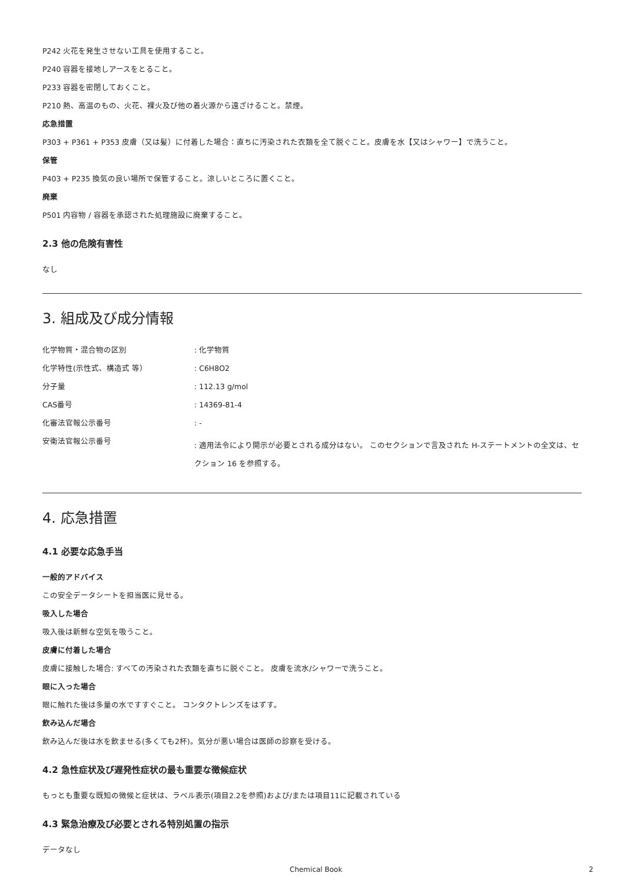P242 火花を発生させない工具を使用すること。
P240 容器を接地しアースをとること。
P233 容器を密閉しておくこと。
P210 熱、高温のもの、火花、裸火及び他の着火源から遠ざけること。禁煙。
応急措置
P303 + P361 + P353 皮膚（又は髪）に付着した場合：直ちに汚染された衣類を全て脱ぐこと。皮膚を水【又はシャワー】で洗うこと。
保管
P403 + P235 換気の良い場所で保管すること。涼しいところに置くこと。
廃棄
P501 内容物 / 容器を承認された処理施設に廃棄すること。
2.3 他の危険有害性
なし
3. 組成及び成分情報
| 化学物質・混合物の区別 | : 化学物質 |
| 化学特性(示性式、構造式 等） | : C6H8O2 |
| 分子量 | : 112.13 g/mol |
| CAS番号 | : 14369-81-4 |
| 化審法官報公示番号 | : - |
| 安衛法官報公示番号 | : 適用法令により開示が必要とされる成分はない。 このセクションで言及された H-ステートメントの全文は、セクション 16 を参照する。 |
4. 応急措置
4.1 必要な応急手当
一般的アドバイス
この安全データシートを担当医に見せる。
吸入した場合
吸入後は新鮮な空気を吸うこと。
皮膚に付着した場合
皮膚に接触した場合: すべての汚染された衣類を直ちに脱ぐこと。 皮膚を流水/シャワーで洗うこと。
眼に入った場合
眼に触れた後は多量の水ですすぐこと。 コンタクトレンズをはずす。
飲み込んだ場合
飲み込んだ後は水を飲ませる(多くても2杯)。気分が悪い場合は医師の診察を受ける。
4.2 急性症状及び遅発性症状の最も重要な徴候症状
もっとも重要な既知の徴候と症状は、ラベル表示(項目2.2を参照)および/または項目11に記載されている
4.3 緊急治療及び必要とされる特別処置の指示
データなし
Chemical Book 2